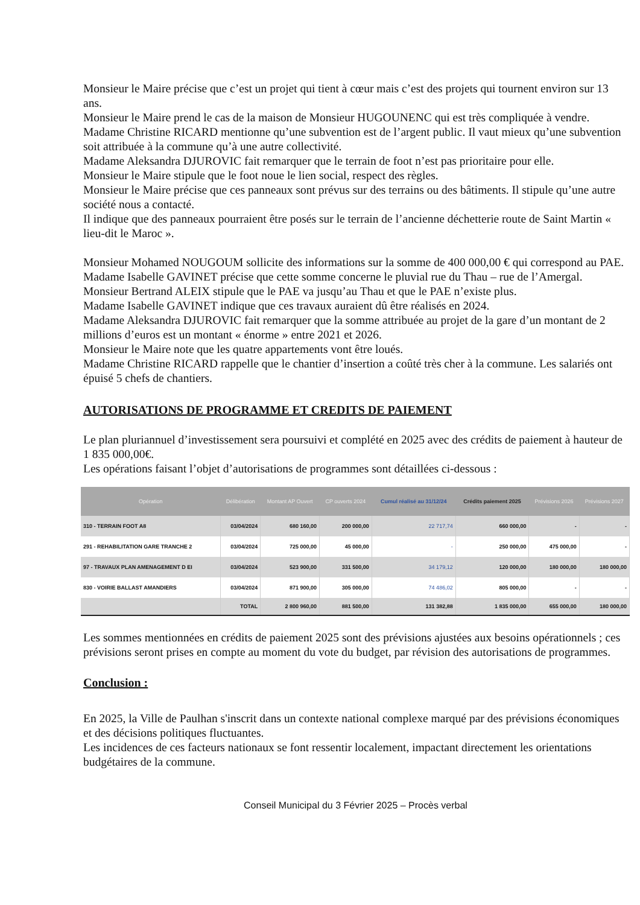Monsieur le Maire précise que c’est un projet qui tient à cœur mais c’est des projets qui tournent environ sur 13 ans.
Monsieur le Maire prend le cas de la maison de Monsieur HUGOUNENC qui est très compliquée à vendre.
Madame Christine RICARD mentionne qu’une subvention est de l’argent public. Il vaut mieux qu’une subvention soit attribuée à la commune qu’à une autre collectivité.
Madame Aleksandra DJUROVIC fait remarquer que le terrain de foot n’est pas prioritaire pour elle.
Monsieur le Maire stipule que le foot noue le lien social, respect des règles.
Monsieur le Maire précise que ces panneaux sont prévus sur des terrains ou des bâtiments. Il stipule qu’une autre société nous a contacté.
Il indique que des panneaux pourraient être posés sur le terrain de l’ancienne déchetterie route de Saint Martin « lieu-dit le Maroc ».
Monsieur Mohamed NOUGOUM sollicite des informations sur la somme de 400 000,00 € qui correspond au PAE.
Madame Isabelle GAVINET précise que cette somme concerne le pluvial rue du Thau – rue de l’Amergal.
Monsieur Bertrand ALEIX stipule que le PAE va jusqu’au Thau et que le PAE n’existe plus.
Madame Isabelle GAVINET indique que ces travaux auraient dû être réalisés en 2024.
Madame Aleksandra DJUROVIC fait remarquer que la somme attribuée au projet de la gare d’un montant de 2 millions d’euros est un montant « énorme » entre 2021 et 2026.
Monsieur le Maire note que les quatre appartements vont être loués.
Madame Christine RICARD rappelle que le chantier d’insertion a coûté très cher à la commune. Les salariés ont épuisé 5 chefs de chantiers.
AUTORISATIONS DE PROGRAMME ET CREDITS DE PAIEMENT
Le plan pluriannuel d’investissement sera poursuivi et complété en 2025 avec des crédits de paiement à hauteur de 1 835 000,00€.
Les opérations faisant l’objet d’autorisations de programmes sont détaillées ci-dessous :
| Opération | Délibération | Montant AP Ouvert | CP ouverts 2024 | Cumul réalisé au 31/12/24 | Crédits paiement 2025 | Prévisions 2026 | Prévisions 2027 |
| --- | --- | --- | --- | --- | --- | --- | --- |
| 310 - TERRAIN FOOT A8 | 03/04/2024 | 680 160,00 | 200 000,00 | 22 717,74 | 660 000,00 | - | - |
| 291 - REHABILITATION GARE TRANCHE 2 | 03/04/2024 | 725 000,00 | 45 000,00 | - | 250 000,00 | 475 000,00 | - |
| 97 - TRAVAUX PLAN AMENAGEMENT D EI | 03/04/2024 | 523 900,00 | 331 500,00 | 34 179,12 | 120 000,00 | 180 000,00 | 180 000,00 |
| 830 - VOIRIE BALLAST AMANDIERS | 03/04/2024 | 871 900,00 | 305 000,00 | 74 486,02 | 805 000,00 | - | - |
| | TOTAL | 2 800 960,00 | 881 500,00 | 131 382,88 | 1 835 000,00 | 655 000,00 | 180 000,00 |
Les sommes mentionnées en crédits de paiement 2025 sont des prévisions ajustées aux besoins opérationnels ; ces prévisions seront prises en compte au moment du vote du budget, par révision des autorisations de programmes.
Conclusion :
En 2025, la Ville de Paulhan s'inscrit dans un contexte national complexe marqué par des prévisions économiques et des décisions politiques fluctuantes.
Les incidences de ces facteurs nationaux se font ressentir localement, impactant directement les orientations budgétaires de la commune.
Conseil Municipal du 3 Février 2025 – Procès verbal